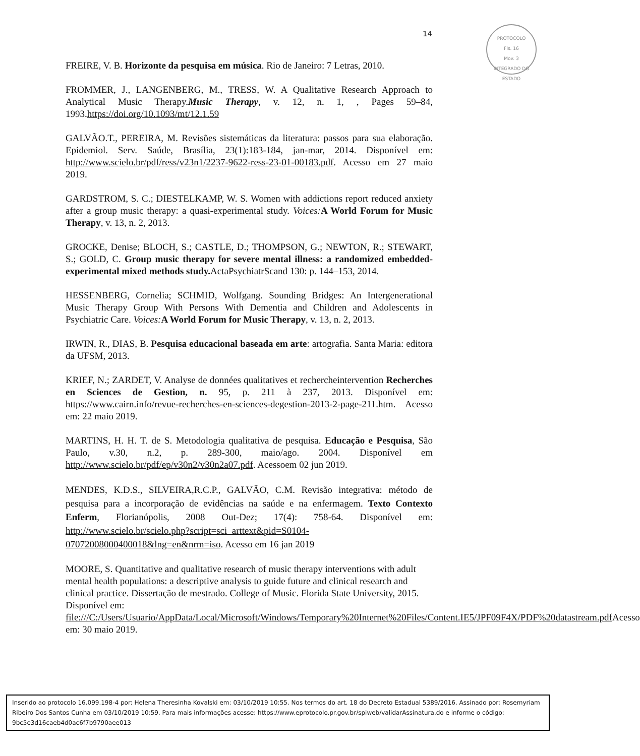14
PROTOCOLO
Fls. 16
Mov. 3
INTEGRADO DO ESTADO
FREIRE, V. B. Horizonte da pesquisa em música. Rio de Janeiro: 7 Letras, 2010.
FROMMER, J., LANGENBERG, M., TRESS, W. A Qualitative Research Approach to Analytical Music Therapy.Music Therapy, v. 12, n. 1, , Pages 59–84, 1993.https://doi.org/10.1093/mt/12.1.59
GALVÃO.T., PEREIRA, M. Revisões sistemáticas da literatura: passos para sua elaboração. Epidemiol. Serv. Saúde, Brasília, 23(1):183-184, jan-mar, 2014. Disponível em: http://www.scielo.br/pdf/ress/v23n1/2237-9622-ress-23-01-00183.pdf. Acesso em 27 maio 2019.
GARDSTROM, S. C.; DIESTELKAMP, W. S. Women with addictions report reduced anxiety after a group music therapy: a quasi-experimental study. Voices: A World Forum for Music Therapy, v. 13, n. 2, 2013.
GROCKE, Denise; BLOCH, S.; CASTLE, D.; THOMPSON, G.; NEWTON, R.; STEWART, S.; GOLD, C. Group music therapy for severe mental illness: a randomized embedded-experimental mixed methods study. ActaPsychiatrScand 130: p. 144–153, 2014.
HESSENBERG, Cornelia; SCHMID, Wolfgang. Sounding Bridges: An Intergenerational Music Therapy Group With Persons With Dementia and Children and Adolescents in Psychiatric Care. Voices: A World Forum for Music Therapy, v. 13, n. 2, 2013.
IRWIN, R., DIAS, B. Pesquisa educacional baseada em arte: artografia. Santa Maria: editora da UFSM, 2013.
KRIEF, N.; ZARDET, V. Analyse de données qualitatives et rechercheintervention Recherches en Sciences de Gestion, n. 95, p. 211 à 237, 2013. Disponível em: https://www.cairn.info/revue-recherches-en-sciences-degestion-2013-2-page-211.htm. Acesso em: 22 maio 2019.
MARTINS, H. H. T. de S. Metodologia qualitativa de pesquisa. Educação e Pesquisa, São Paulo, v.30, n.2, p. 289-300, maio/ago. 2004. Disponível em http://www.scielo.br/pdf/ep/v30n2/v30n2a07.pdf. Acessoem 02 jun 2019.
MENDES, K.D.S., SILVEIRA,R.C.P., GALVÃO, C.M. Revisão integrativa: método de pesquisa para a incorporação de evidências na saúde e na enfermagem. Texto Contexto Enferm, Florianópolis, 2008 Out-Dez; 17(4): 758-64. Disponível em: http://www.scielo.br/scielo.php?script=sci_arttext&pid=S0104-07072008000400018&lng=en&nrm=iso. Acesso em 16 jan 2019
MOORE, S. Quantitative and qualitative research of music therapy interventions with adult mental health populations: a descriptive analysis to guide future and clinical research and clinical practice. Dissertação de mestrado. College of Music. Florida State University, 2015. Disponível em: file:///C:/Users/Usuario/AppData/Local/Microsoft/Windows/Temporary%20Internet%20Files/Content.IE5/JPF09F4X/PDF%20datastream.pdf Acesso em: 30 maio 2019.
Inserido ao protocolo 16.099.198-4 por: Helena Theresinha Kovalski em: 03/10/2019 10:55. Nos termos do art. 18 do Decreto Estadual 5389/2016. Assinado por: Rosemyriam Ribeiro Dos Santos Cunha em 03/10/2019 10:59. Para mais informações acesse: https://www.eprotocolo.pr.gov.br/spiweb/validarAssinatura.do e informe o código: 9bc5e3d16caeb4d0ac6f7b9790aee013